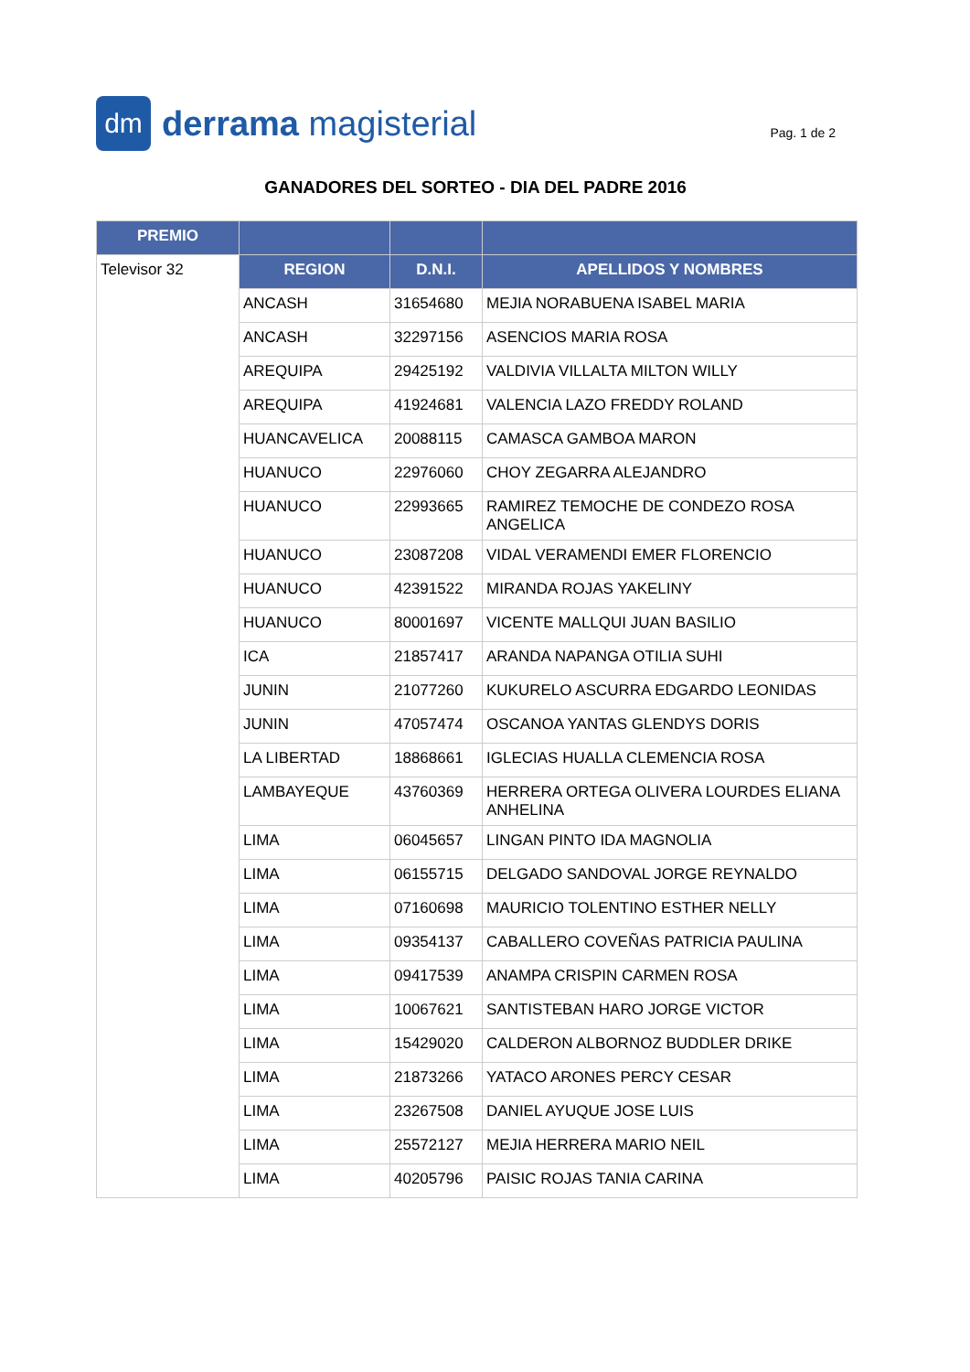dm
derrama magisterial
Pag. 1 de 2
GANADORES DEL SORTEO - DIA DEL PADRE 2016
| PREMIO | | | |
| --- | --- | --- | --- |
| Televisor 32 | REGION | D.N.I. | APELLIDOS Y NOMBRES |
| | ANCASH | 31654680 | MEJIA NORABUENA ISABEL MARIA |
| | ANCASH | 32297156 | ASENCIOS MARIA ROSA |
| | AREQUIPA | 29425192 | VALDIVIA VILLALTA MILTON WILLY |
| | AREQUIPA | 41924681 | VALENCIA LAZO FREDDY ROLAND |
| | HUANCAVELICA | 20088115 | CAMASCA GAMBOA MARON |
| | HUANUCO | 22976060 | CHOY ZEGARRA ALEJANDRO |
| | HUANUCO | 22993665 | RAMIREZ TEMOCHE DE CONDEZO ROSA ANGELICA |
| | HUANUCO | 23087208 | VIDAL VERAMENDI EMER FLORENCIO |
| | HUANUCO | 42391522 | MIRANDA ROJAS YAKELINY |
| | HUANUCO | 80001697 | VICENTE MALLQUI JUAN BASILIO |
| | ICA | 21857417 | ARANDA NAPANGA OTILIA SUHI |
| | JUNIN | 21077260 | KUKURELO ASCURRA EDGARDO LEONIDAS |
| | JUNIN | 47057474 | OSCANOA YANTAS GLENDYS DORIS |
| | LA LIBERTAD | 18868661 | IGLECIAS HUALLA CLEMENCIA ROSA |
| | LAMBAYEQUE | 43760369 | HERRERA ORTEGA OLIVERA LOURDES ELIANA ANHELINA |
| | LIMA | 06045657 | LINGAN PINTO IDA MAGNOLIA |
| | LIMA | 06155715 | DELGADO SANDOVAL JORGE REYNALDO |
| | LIMA | 07160698 | MAURICIO TOLENTINO ESTHER NELLY |
| | LIMA | 09354137 | CABALLERO COVEÑAS PATRICIA PAULINA |
| | LIMA | 09417539 | ANAMPA CRISPIN CARMEN ROSA |
| | LIMA | 10067621 | SANTISTEBAN HARO JORGE VICTOR |
| | LIMA | 15429020 | CALDERON ALBORNOZ BUDDLER DRIKE |
| | LIMA | 21873266 | YATACO ARONES PERCY CESAR |
| | LIMA | 23267508 | DANIEL AYUQUE JOSE LUIS |
| | LIMA | 25572127 | MEJIA HERRERA MARIO NEIL |
| | LIMA | 40205796 | PAISIC ROJAS TANIA CARINA |